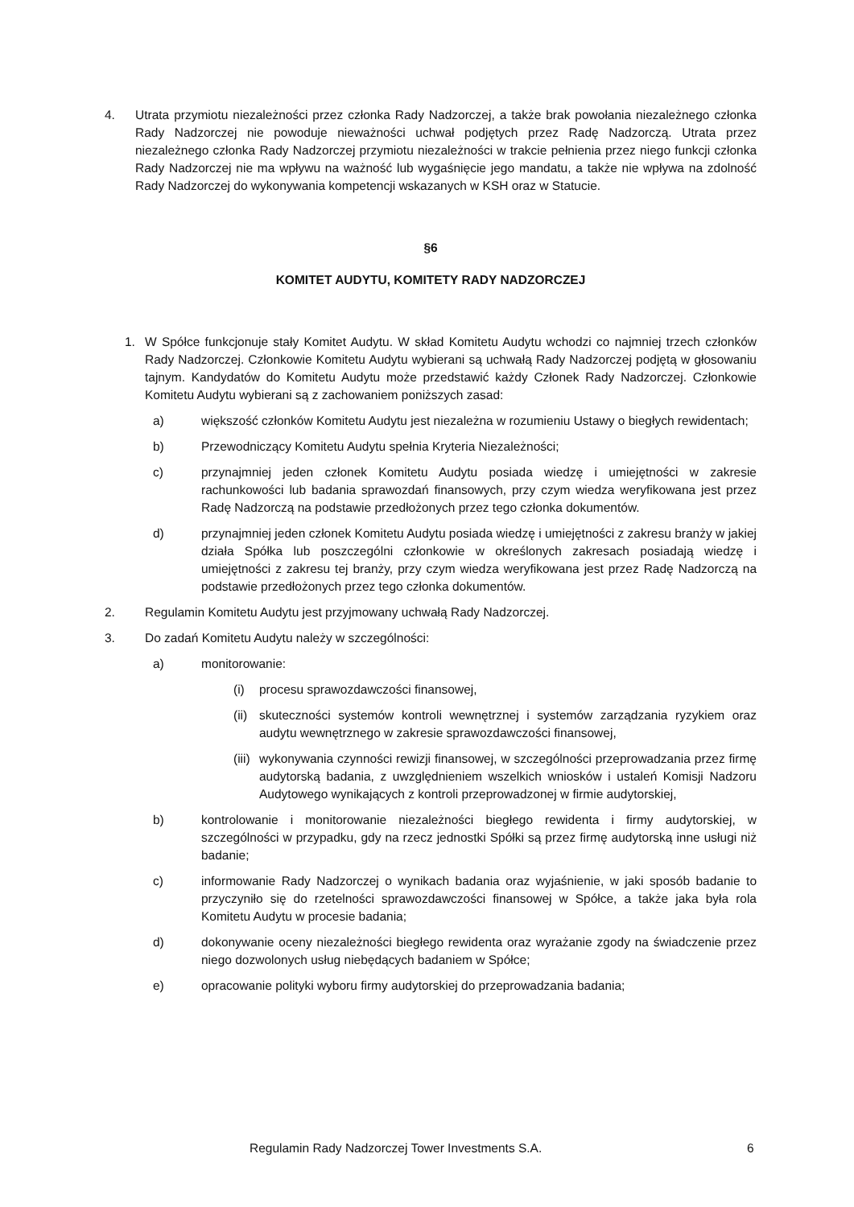4. Utrata przymiotu niezależności przez członka Rady Nadzorczej, a także brak powołania niezależnego członka Rady Nadzorczej nie powoduje nieważności uchwał podjętych przez Radę Nadzorczą. Utrata przez niezależnego członka Rady Nadzorczej przymiotu niezależności w trakcie pełnienia przez niego funkcji członka Rady Nadzorczej nie ma wpływu na ważność lub wygaśnięcie jego mandatu, a także nie wpływa na zdolność Rady Nadzorczej do wykonywania kompetencji wskazanych w KSH oraz w Statucie.
§6
KOMITET AUDYTU, KOMITETY RADY NADZORCZEJ
1. W Spółce funkcjonuje stały Komitet Audytu. W skład Komitetu Audytu wchodzi co najmniej trzech członków Rady Nadzorczej. Członkowie Komitetu Audytu wybierani są uchwałą Rady Nadzorczej podjętą w głosowaniu tajnym. Kandydatów do Komitetu Audytu może przedstawić każdy Członek Rady Nadzorczej. Członkowie Komitetu Audytu wybierani są z zachowaniem poniższych zasad:
a) większość członków Komitetu Audytu jest niezależna w rozumieniu Ustawy o biegłych rewidentach;
b) Przewodniczący Komitetu Audytu spełnia Kryteria Niezależności;
c) przynajmniej jeden członek Komitetu Audytu posiada wiedzę i umiejętności w zakresie rachunkowości lub badania sprawozdań finansowych, przy czym wiedza weryfikowana jest przez Radę Nadzorczą na podstawie przedłożonych przez tego członka dokumentów.
d) przynajmniej jeden członek Komitetu Audytu posiada wiedzę i umiejętności z zakresu branży w jakiej działa Spółka lub poszczególni członkowie w określonych zakresach posiadają wiedzę i umiejętności z zakresu tej branży, przy czym wiedza weryfikowana jest przez Radę Nadzorczą na podstawie przedłożonych przez tego członka dokumentów.
2. Regulamin Komitetu Audytu jest przyjmowany uchwałą Rady Nadzorczej.
3. Do zadań Komitetu Audytu należy w szczególności:
a) monitorowanie:
(i) procesu sprawozdawczości finansowej,
(ii) skuteczności systemów kontroli wewnętrznej i systemów zarządzania ryzykiem oraz audytu wewnętrznego w zakresie sprawozdawczości finansowej,
(iii) wykonywania czynności rewizji finansowej, w szczególności przeprowadzania przez firmę audytorską badania, z uwzględnieniem wszelkich wniosków i ustaleń Komisji Nadzoru Audytowego wynikających z kontroli przeprowadzonej w firmie audytorskiej,
b) kontrolowanie i monitorowanie niezależności biegłego rewidenta i firmy audytorskiej, w szczególności w przypadku, gdy na rzecz jednostki Spółki są przez firmę audytorską inne usługi niż badanie;
c) informowanie Rady Nadzorczej o wynikach badania oraz wyjaśnienie, w jaki sposób badanie to przyczyniło się do rzetelności sprawozdawczości finansowej w Spółce, a także jaka była rola Komitetu Audytu w procesie badania;
d) dokonywanie oceny niezależności biegłego rewidenta oraz wyrażanie zgody na świadczenie przez niego dozwolonych usług niebędących badaniem w Spółce;
e) opracowanie polityki wyboru firmy audytorskiej do przeprowadzania badania;
Regulamin Rady Nadzorczej Tower Investments S.A. 6